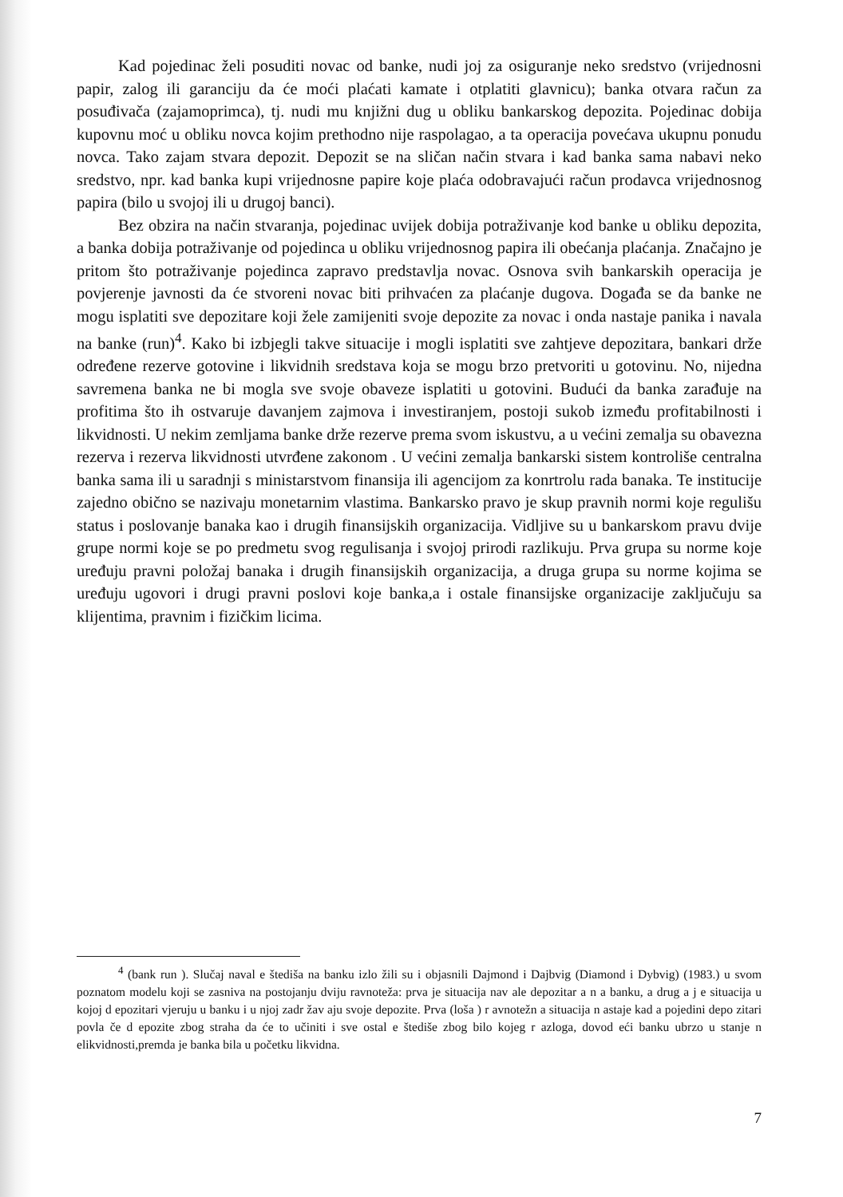Kad pojedinac želi posuditi novac od banke, nudi joj za osiguranje neko sredstvo (vrijednosni papir, zalog ili garanciju da će moći plaćati kamate i otplatiti glavnicu); banka otvara račun za posuđivača (zajamoprimca), tj. nudi mu knjižni dug u obliku bankarskog depozita. Pojedinac dobija kupovnu moć u obliku novca kojim prethodno nije raspolagao, a ta operacija povećava ukupnu ponudu novca. Tako zajam stvara depozit. Depozit se na sličan način stvara i kad banka sama nabavi neko sredstvo, npr. kad banka kupi vrijednosne papire koje plaća odobravajući račun prodavca vrijednosnog papira (bilo u svojoj ili u drugoj banci).
Bez obzira na način stvaranja, pojedinac uvijek dobija potraživanje kod banke u obliku depozita, a banka dobija potraživanje od pojedinca u obliku vrijednosnog papira ili obećanja plaćanja. Značajno je pritom što potraživanje pojedinca zapravo predstavlja novac. Osnova svih bankarskih operacija je povjerenje javnosti da će stvoreni novac biti prihvaćen za plaćanje dugova. Događa se da banke ne mogu isplatiti sve depozitare koji žele zamijeniti svoje depozite za novac i onda nastaje panika i navala na banke (run)<sup>4</sup>. Kako bi izbjegli takve situacije i mogli isplatiti sve zahtjeve depozitara, bankari drže određene rezerve gotovine i likvidnih sredstava koja se mogu brzo pretvoriti u gotovinu. No, nijedna savremena banka ne bi mogla sve svoje obaveze isplatiti u gotovini. Budući da banka zarađuje na profitima što ih ostvaruje davanjem zajmova i investiranjem, postoji sukob između profitabilnosti i likvidnosti. U nekim zemljama banke drže rezerve prema svom iskustvu, a u većini zemalja su obavezna rezerva i rezerva likvidnosti utvrđene zakonom . U većini zemalja bankarski sistem kontroliše centralna banka sama ili u saradnji s ministarstvom finansija ili agencijom za konrtrolu rada banaka. Te institucije zajedno obično se nazivaju monetarnim vlastima. Bankarsko pravo je skup pravnih normi koje regulišu status i poslovanje banaka kao i drugih finansijskih organizacija. Vidljive su u bankarskom pravu dvije grupe normi koje se po predmetu svog regulisanja i svojoj prirodi razlikuju. Prva grupa su norme koje uređuju pravni položaj banaka i drugih finansijskih organizacija, a druga grupa su norme kojima se uređuju ugovori i drugi pravni poslovi koje banka,a i ostale finansijske organizacije zaključuju sa klijentima, pravnim i fizičkim licima.
<sup>4</sup> (bank run ). Slučaj naval e štediša na banku izlo žili su i objasnili Dajmond i Dajbvig (Diamond i Dybvig) (1983.) u svom poznatom modelu koji se zasniva na postojanju dviju ravnoteža: prva je situacija nav ale depozitar a n a banku, a drug a j e situacija u kojoj d epozitari vjeruju u banku i u njoj zadr žav aju svoje depozite. Prva (loša ) r avnotežn a situacija n astaje kad a pojedini depo zitari povla če d epozite zbog straha da će to učiniti i sve ostal e štediše zbog bilo kojeg r azloga, dovod eći banku ubrzo u stanje n elikvidnosti,premda je banka bila u početku likvidna.
7